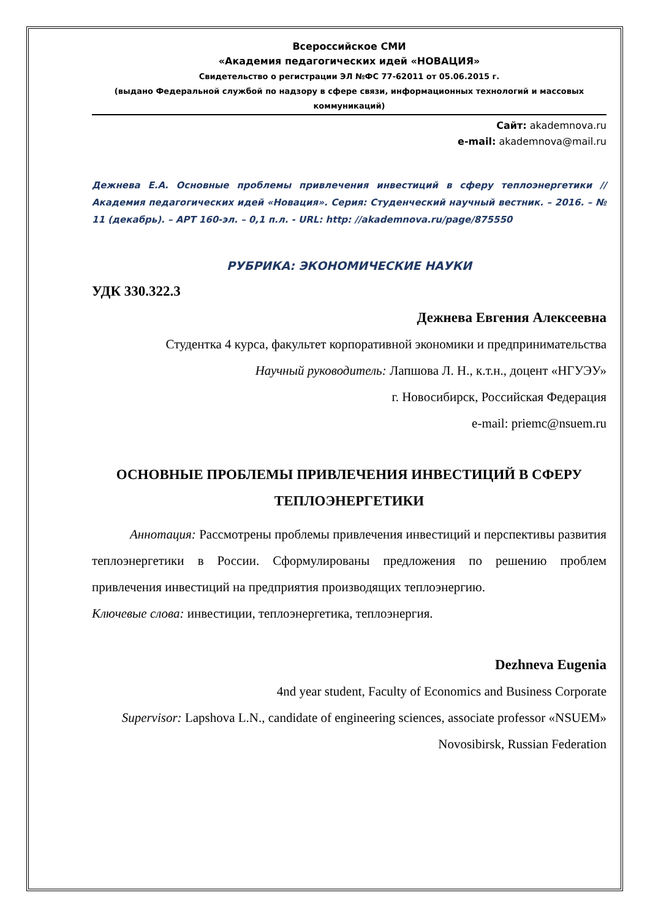Всероссийское СМИ
«Академия педагогических идей «НОВАЦИЯ»
Свидетельство о регистрации ЭЛ №ФС 77-62011 от 05.06.2015 г.
(выдано Федеральной службой по надзору в сфере связи, информационных технологий и массовых коммуникаций)
Сайт: akademnova.ru
e-mail: akademnova@mail.ru
Дежнева Е.А. Основные проблемы привлечения инвестиций в сферу теплоэнергетики // Академия педагогических идей «Новация». Серия: Студенческий научный вестник. – 2016. – № 11 (декабрь). – АРТ 160-эл. – 0,1 п.л. - URL: http: //akademnova.ru/page/875550
РУБРИКА: ЭКОНОМИЧЕСКИЕ НАУКИ
УДК 330.322.3
Дежнева Евгения Алексеевна
Студентка 4 курса, факультет корпоративной экономики и предпринимательства
Научный руководитель: Лапшова Л. Н., к.т.н., доцент «НГУЭУ»
г. Новосибирск, Российская Федерация
e-mail: priemc@nsuem.ru
ОСНОВНЫЕ ПРОБЛЕМЫ ПРИВЛЕЧЕНИЯ ИНВЕСТИЦИЙ В СФЕРУ ТЕПЛОЭНЕРГЕТИКИ
Аннотация: Рассмотрены проблемы привлечения инвестиций и перспективы развития теплоэнергетики в России. Сформулированы предложения по решению проблем привлечения инвестиций на предприятия производящих теплоэнергию.
Ключевые слова: инвестиции, теплоэнергетика, теплоэнергия.
Dezhneva Eugenia
4nd year student, Faculty of Economics and Business Corporate
Supervisor: Lapshova L.N., candidate of engineering sciences, associate professor «NSUEM»
Novosibirsk, Russian Federation